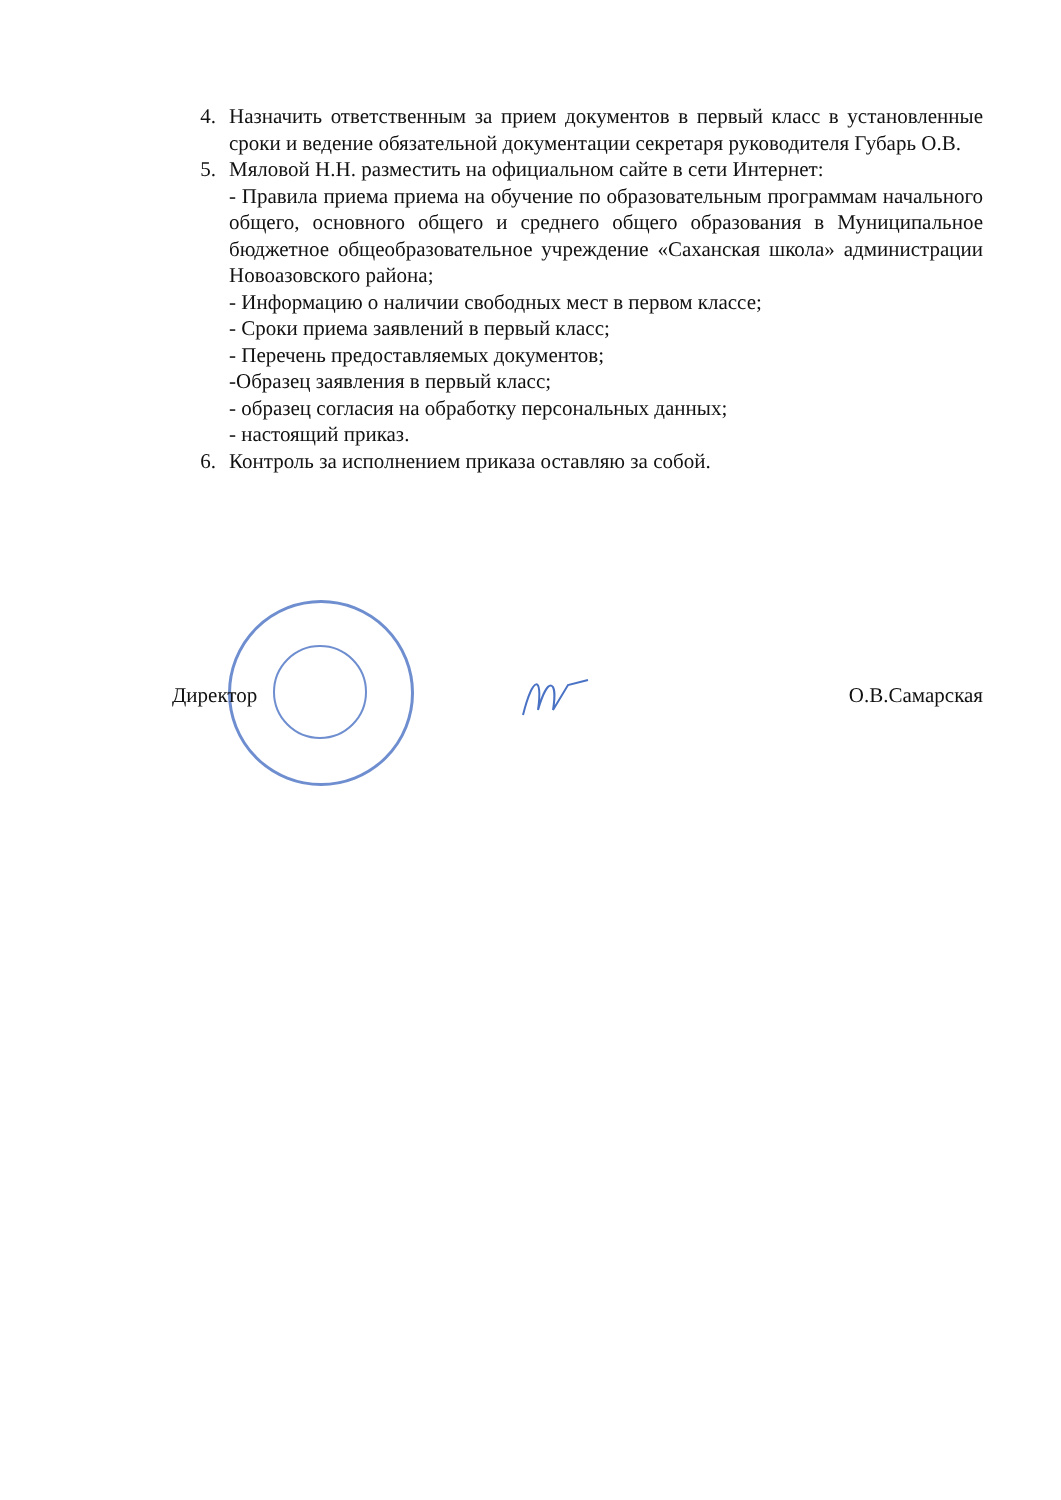4. Назначить ответственным за прием документов в первый класс в установленные сроки и ведение обязательной документации секретаря руководителя Губарь О.В.
5. Мяловой Н.Н. разместить на официальном сайте в сети Интернет:
- Правила приема приема на обучение по образовательным программам начального общего, основного общего и среднего общего образования в Муниципальное бюджетное общеобразовательное учреждение «Саханская школа» администрации Новоазовского района;
- Информацию о наличии свободных мест в первом классе;
- Сроки приема заявлений в первый класс;
- Перечень предоставляемых документов;
-Образец заявления в первый класс;
- образец согласия на обработку персональных данных;
- настоящий приказ.
6. Контроль за исполнением приказа оставляю за собой.
Директор О.В.Самарская